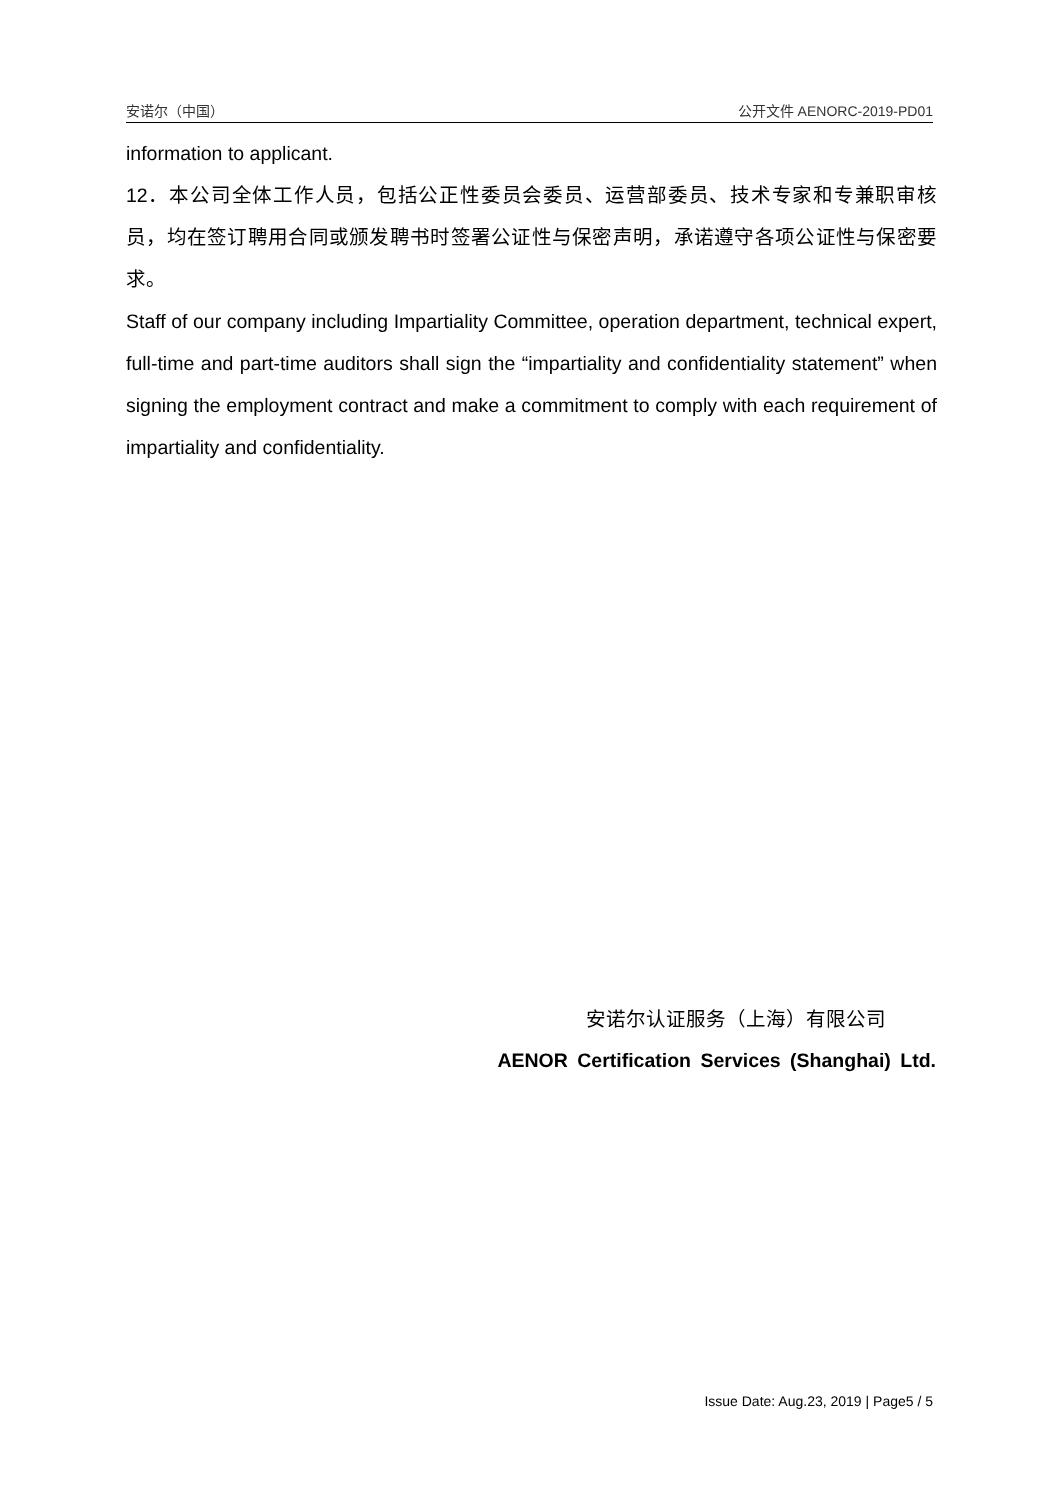安诺尔（中国） 公开文件 AENORC-2019-PD01
information to applicant.
12．本公司全体工作人员，包括公正性委员会委员、运营部委员、技术专家和专兼职审核员，均在签订聘用合同或颁发聘书时签署公证性与保密声明，承诺遵守各项公证性与保密要求。
Staff of our company including Impartiality Committee, operation department, technical expert, full-time and part-time auditors shall sign the “impartiality and confidentiality statement” when signing the employment contract and make a commitment to comply with each requirement of impartiality and confidentiality.
安诺尔认证服务（上海）有限公司
AENOR Certification Services (Shanghai) Ltd.
Issue Date: Aug.23, 2019 | Page5 / 5